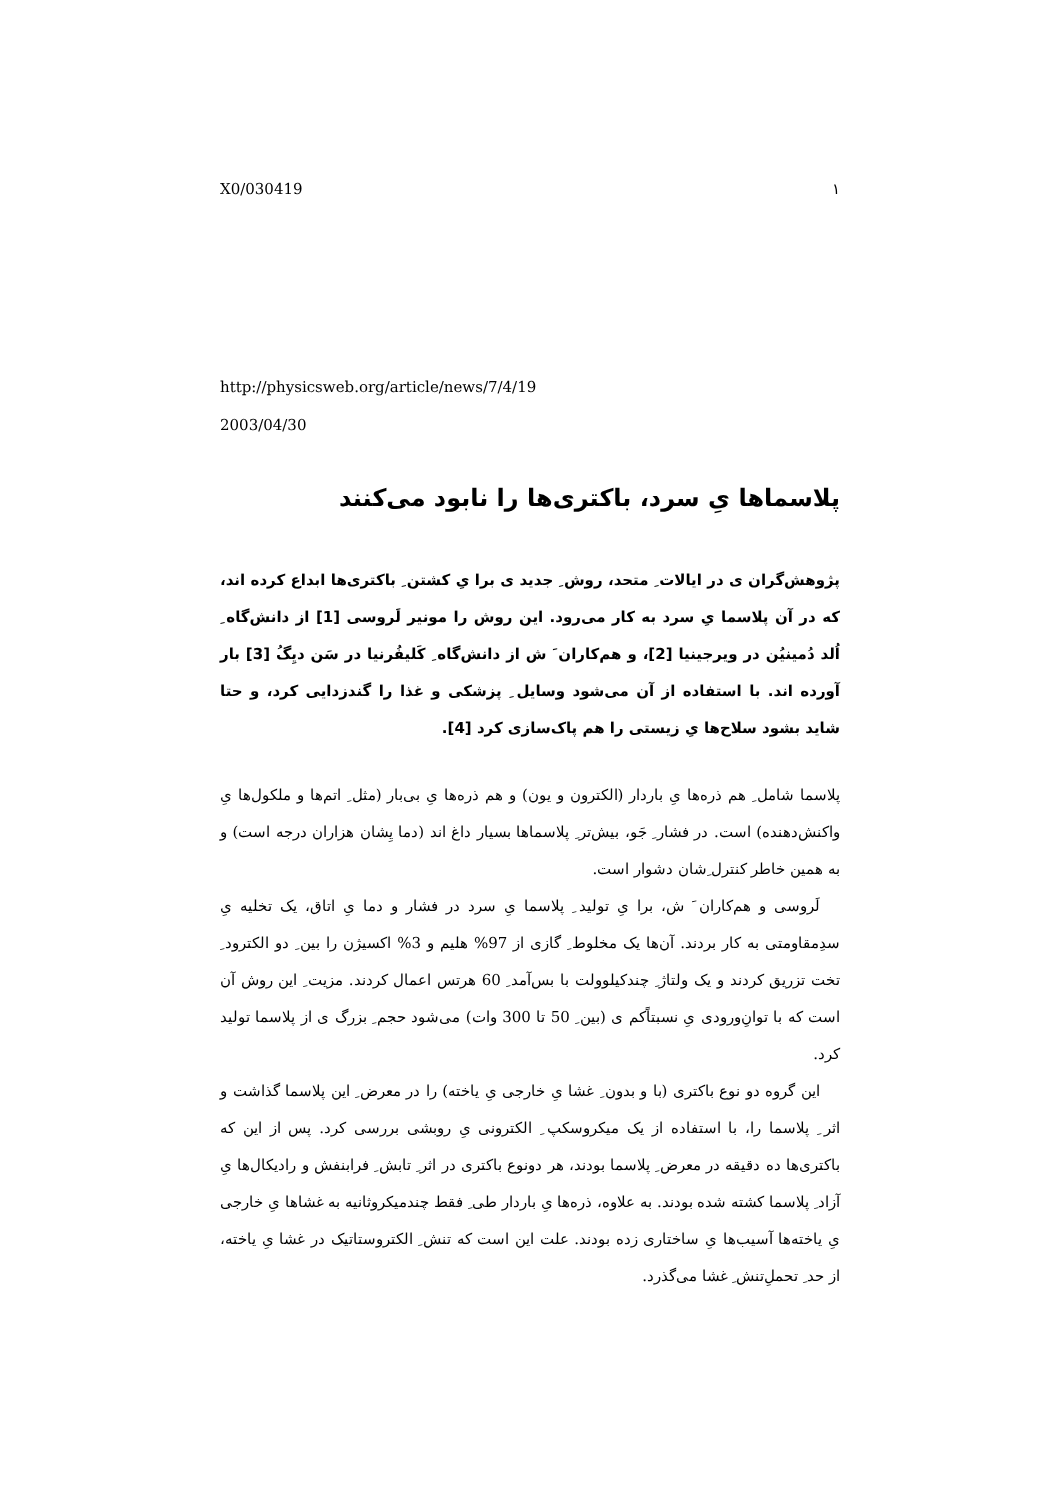X0/030419 ۱
http://physicsweb.org/article/news/7/4/19
2003/04/30
پلاسماها یِ سرد، باکتری‌ها را نابود می‌کنند
پژوهش‌گران ی در ایالات ِ متحد، روش ِ جدید ی برا یِ کشتن ِ باکتری‌ها ابداع کرده اند، که در آن پلاسما یِ سرد به کار می‌رود. این روش را مونیر لَروسی [1] از دانش‌گاه ِ اُلد دُمینیُن در ویرجینیا [2]، و هم‌کاران َ ش از دانش‌گاه ِ کَلیفُرنیا در سَن دیِگُ [3] بار آورده اند. با استفاده از آن می‌شود وسایل ِ پزشکی و غذا را گندزدایی کرد، و حتا شاید بشود سلاح‌ها یِ زیستی را هم پاک‌سازی کرد [4].
پلاسما شامل ِ هم ذره‌ها یِ باردار (الکترون و یون) و هم ذره‌ها یِ بی‌بار (مثل ِ اتم‌ها و ملکول‌ها یِ واکنش‌دهنده) است. در فشار ِ جَو، بیش‌تر ِ پلاسماها بسیار داغ اند (دما یِشان هزاران درجه است) و به همین خاطر کنترل ِشان دشوار است.
لَروسی و هم‌کاران َ ش، برا یِ تولید ِ پلاسما یِ سرد در فشار و دما یِ اتاق، یک تخلیه یِ سدِمقاومتی به کار بردند. آن‌ها یک مخلوط ِ گازی از 97% هلیم و 3% اکسیژن را بین ِ دو الکترود ِ تخت تزریق کردند و یک ولتاژ ِ چندکیلوولت با بس‌آمد ِ 60 هرتس اعمال کردند. مزیت ِ این روش آن است که با توانِ‌ورودی یِ نسبتاًکم ی (بین ِ 50 تا 300 وات) می‌شود حجم ِ بزرگ ی از پلاسما تولید کرد.
این گروه دو نوع باکتری (با و بدون ِ غشا یِ خارجی یِ یاخته) را در معرض ِ این پلاسما گذاشت و اثر ِ پلاسما را، با استفاده از یک میکروسکپ ِ الکترونی یِ روبشی بررسی کرد. پس از این که باکتری‌ها ده دقیقه در معرض ِ پلاسما بودند، هر دونوع باکتری در اثر ِ تابش ِ فرابنفش و رادیکال‌ها یِ آزاد ِ پلاسما کشته شده بودند. به علاوه، ذره‌ها یِ باردار طی ِ فقط چندمیکروثانیه به غشاها یِ خارجی یِ یاخته‌ها آسیب‌ها یِ ساختاری زده بودند. علت این است که تنش ِ الکتروستاتیک در غشا یِ یاخته، از حد ِ تحملِ‌تنش ِ غشا می‌گذرد.